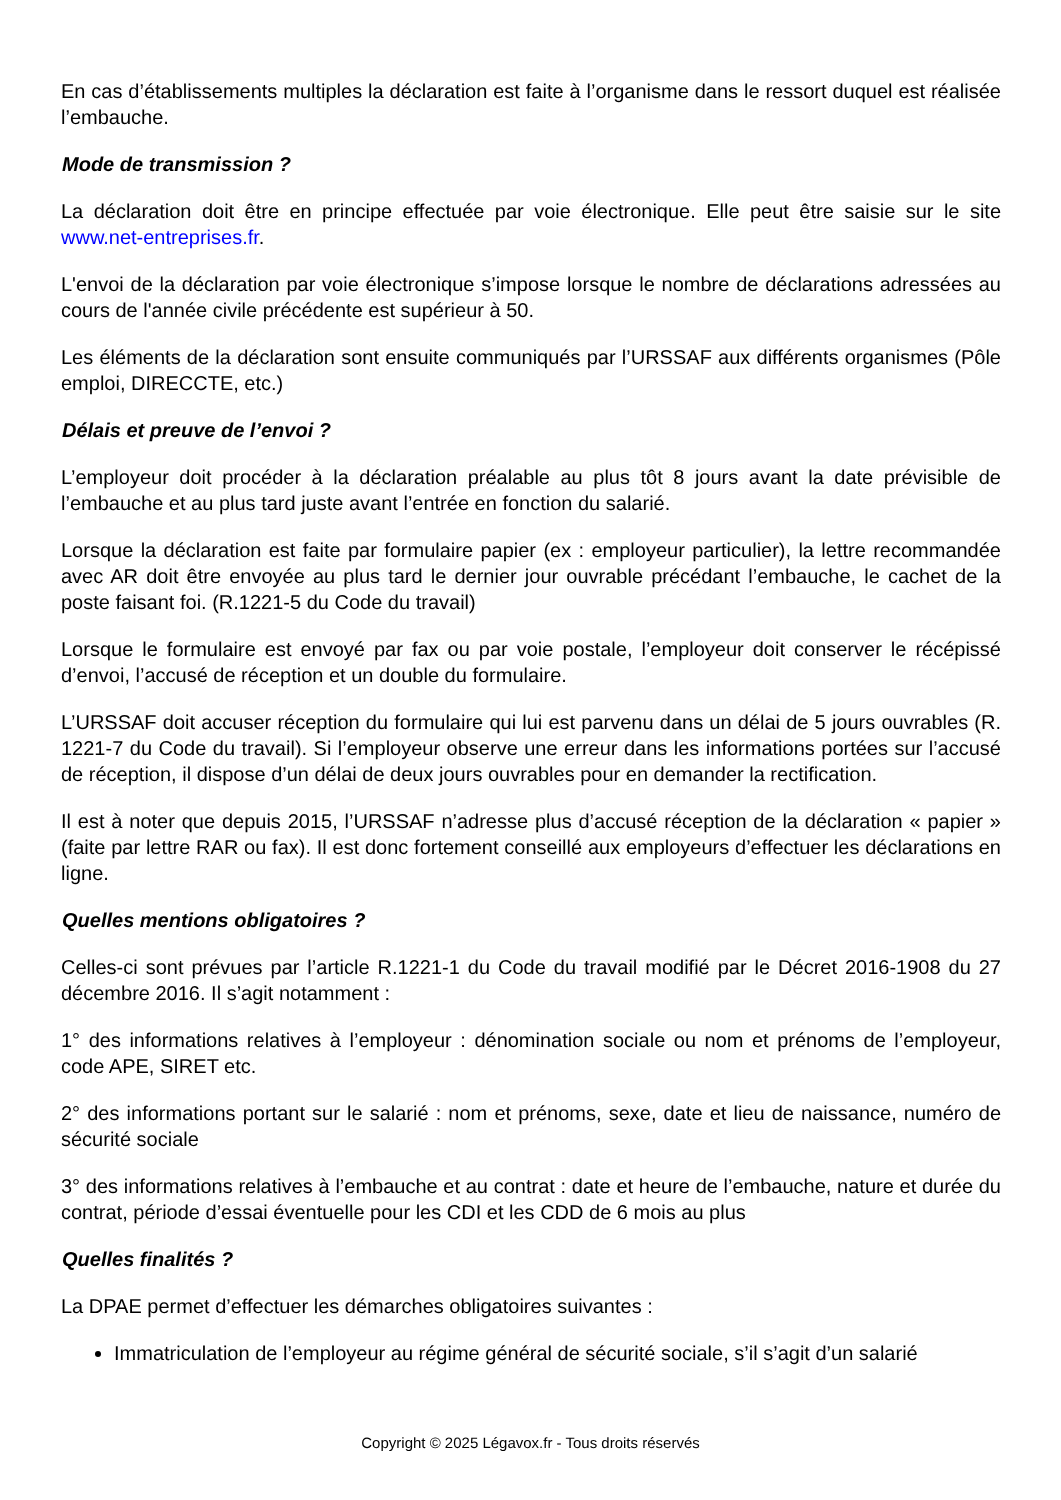En cas d’établissements multiples la déclaration est faite à l’organisme dans le ressort duquel est réalisée l’embauche.
Mode de transmission ?
La déclaration doit être en principe effectuée par voie électronique. Elle peut être saisie sur le site www.net-entreprises.fr.
L'envoi de la déclaration par voie électronique s’impose lorsque le nombre de déclarations adressées au cours de l'année civile précédente est supérieur à 50.
Les éléments de la déclaration sont ensuite communiqués par l’URSSAF aux différents organismes (Pôle emploi, DIRECCTE, etc.)
Délais et preuve de l’envoi ?
L’employeur doit procéder à la déclaration préalable au plus tôt 8 jours avant la date prévisible de l’embauche et au plus tard juste avant l’entrée en fonction du salarié.
Lorsque la déclaration est faite par formulaire papier (ex : employeur particulier), la lettre recommandée avec AR doit être envoyée au plus tard le dernier jour ouvrable précédant l’embauche, le cachet de la poste faisant foi. (R.1221-5 du Code du travail)
Lorsque le formulaire est envoyé par fax ou par voie postale, l’employeur doit conserver le récépissé d’envoi, l’accusé de réception et un double du formulaire.
L’URSSAF doit accuser réception du formulaire qui lui est parvenu dans un délai de 5 jours ouvrables (R. 1221-7 du Code du travail). Si l’employeur observe une erreur dans les informations portées sur l’accusé de réception, il dispose d’un délai de deux jours ouvrables pour en demander la rectification.
Il est à noter que depuis 2015, l’URSSAF n’adresse plus d’accusé réception de la déclaration « papier » (faite par lettre RAR ou fax). Il est donc fortement conseillé aux employeurs d’effectuer les déclarations en ligne.
Quelles mentions obligatoires ?
Celles-ci sont prévues par l’article R.1221-1 du Code du travail modifié par le Décret 2016-1908 du 27 décembre 2016. Il s’agit notamment :
1° des informations relatives à l’employeur : dénomination sociale ou nom et prénoms de l’employeur, code APE, SIRET etc.
2° des informations portant sur le salarié : nom et prénoms, sexe, date et lieu de naissance, numéro de sécurité sociale
3° des informations relatives à l’embauche et au contrat : date et heure de l’embauche, nature et durée du contrat, période d’essai éventuelle pour les CDI et les CDD de 6 mois au plus
Quelles finalités ?
La DPAE permet d’effectuer les démarches obligatoires suivantes :
Immatriculation de l’employeur au régime général de sécurité sociale, s’il s’agit d’un salarié
Copyright © 2025 Légavox.fr - Tous droits réservés